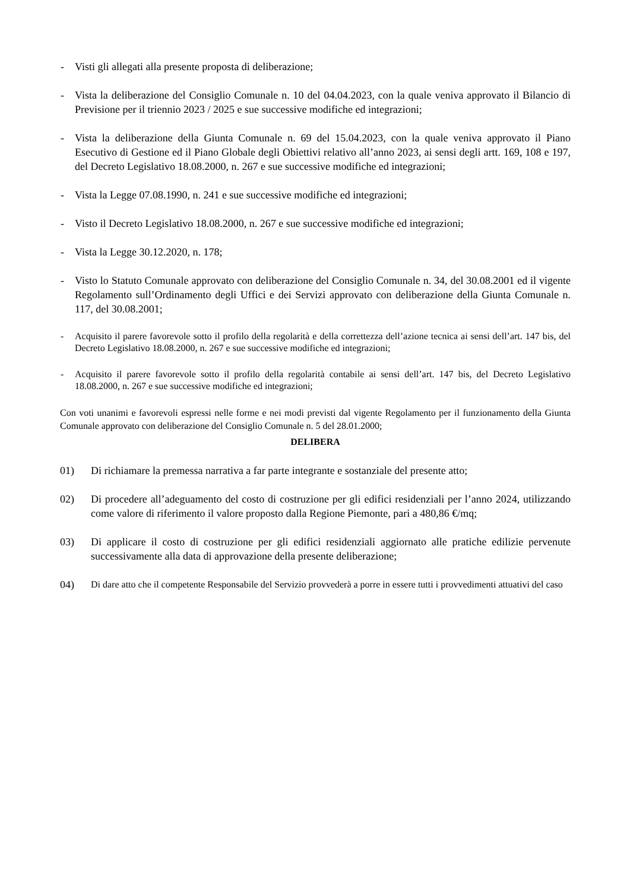- Visti gli allegati alla presente proposta di deliberazione;
- Vista la deliberazione del Consiglio Comunale n. 10 del 04.04.2023, con la quale veniva approvato il Bilancio di Previsione per il triennio 2023 / 2025 e sue successive modifiche ed integrazioni;
- Vista la deliberazione della Giunta Comunale n. 69 del 15.04.2023, con la quale veniva approvato il Piano Esecutivo di Gestione ed il Piano Globale degli Obiettivi relativo all’anno 2023, ai sensi degli artt. 169, 108 e 197, del Decreto Legislativo 18.08.2000, n. 267 e sue successive modifiche ed integrazioni;
- Vista la Legge 07.08.1990, n. 241 e sue successive modifiche ed integrazioni;
- Visto il Decreto Legislativo 18.08.2000, n. 267 e sue successive modifiche ed integrazioni;
- Vista la Legge 30.12.2020, n. 178;
- Visto lo Statuto Comunale approvato con deliberazione del Consiglio Comunale n. 34, del 30.08.2001 ed il vigente Regolamento sull’Ordinamento degli Uffici e dei Servizi approvato con deliberazione della Giunta Comunale n. 117, del 30.08.2001;
- Acquisito il parere favorevole sotto il profilo della regolarità e della correttezza dell’azione tecnica ai sensi dell’art. 147 bis, del Decreto Legislativo 18.08.2000, n. 267 e sue successive modifiche ed integrazioni;
- Acquisito il parere favorevole sotto il profilo della regolarità contabile ai sensi dell’art. 147 bis, del Decreto Legislativo 18.08.2000, n. 267 e sue successive modifiche ed integrazioni;
Con voti unanimi e favorevoli espressi nelle forme e nei modi previsti dal vigente Regolamento per il funzionamento della Giunta Comunale approvato con deliberazione del Consiglio Comunale n. 5 del 28.01.2000;
DELIBERA
01) Di richiamare la premessa narrativa a far parte integrante e sostanziale del presente atto;
02) Di procedere all’adeguamento del costo di costruzione per gli edifici residenziali per l’anno 2024, utilizzando come valore di riferimento il valore proposto dalla Regione Piemonte, pari a 480,86 €/mq;
03) Di applicare il costo di costruzione per gli edifici residenziali aggiornato alle pratiche edilizie pervenute successivamente alla data di approvazione della presente deliberazione;
04) Di dare atto che il competente Responsabile del Servizio provvederà a porre in essere tutti i provvedimenti attuativi del caso